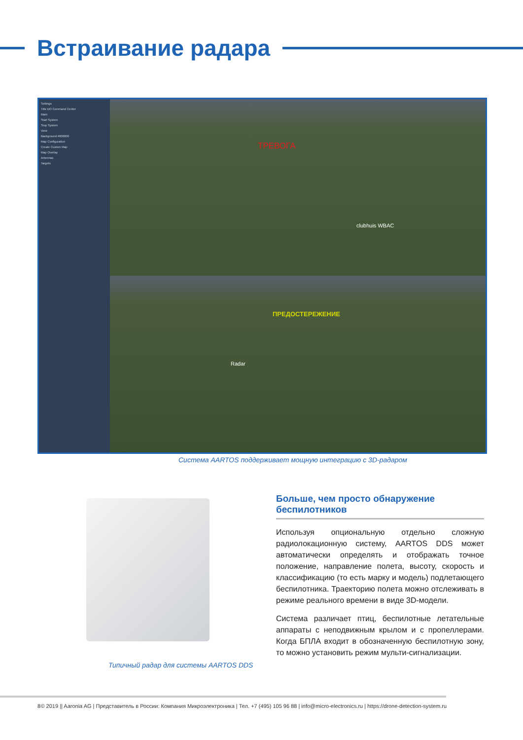Встраивание радара
Settings
Title DO Command Center
Main
Start System
Stop System
View
Background #000000
Map Configuration
Create Custom Map
Map Overlay
Antennas
Targets
ТРЕВОГА
ПРЕДОСТЕРЕЖЕНИЕ
Radar
clubhuis WBAC
Система AARTOS поддерживает мощную интеграцию с 3D-радаром
Типичный радар для системы AARTOS DDS
Больше, чем просто обнаружение беспилотников
Используя опциональную отдельно сложную радиолокационную систему, AARTOS DDS может автоматически определять и отображать точное положение, направление полета, высоту, скорость и классификацию (то есть марку и модель) подлетающего беспилотника. Траекторию полета можно отслеживать в режиме реального времени в виде 3D-модели.
Система различает птиц, беспилотные летательные аппараты с неподвижным крылом и с пропеллерами. Когда БПЛА входит в обозначенную беспилотную зону, то можно установить режим мульти-сигнализации.
8 © 2019 || Aaronia AG | Представитель в России: Компания Микроэлектроника | Тел. +7 (495) 105 96 88 | info@micro-electronics.ru | https://drone-detection-system.ru